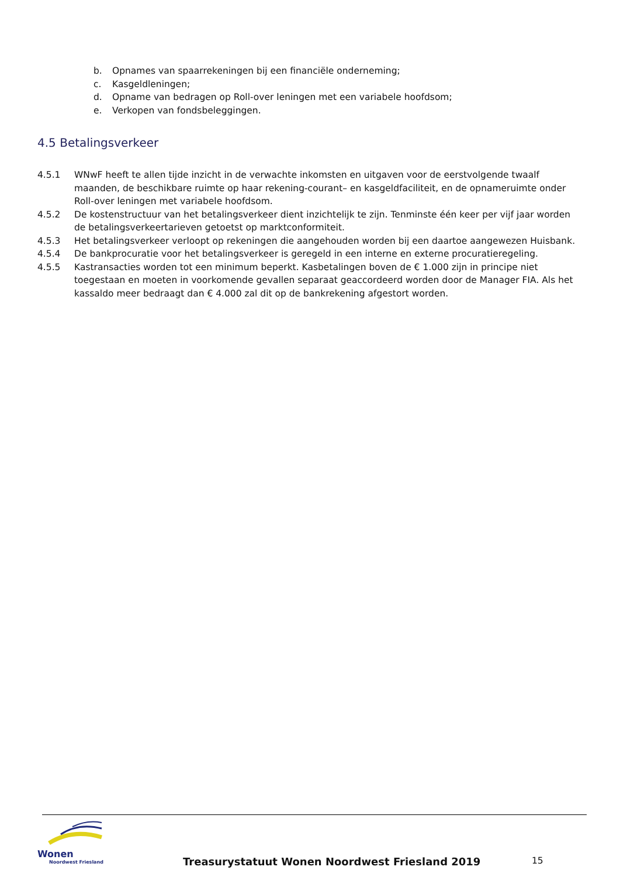b. Opnames van spaarrekeningen bij een financiële onderneming;
c. Kasgeldleningen;
d. Opname van bedragen op Roll-over leningen met een variabele hoofdsom;
e. Verkopen van fondsbeleggingen.
4.5 Betalingsverkeer
4.5.1 WNwF heeft te allen tijde inzicht in de verwachte inkomsten en uitgaven voor de eerstvolgende twaalf maanden, de beschikbare ruimte op haar rekening-courant– en kasgeldfaciliteit, en de opnameruimte onder Roll-over leningen met variabele hoofdsom.
4.5.2 De kostenstructuur van het betalingsverkeer dient inzichtelijk te zijn. Tenminste één keer per vijf jaar worden de betalingsverkeertarieven getoetst op marktconformiteit.
4.5.3 Het betalingsverkeer verloopt op rekeningen die aangehouden worden bij een daartoe aangewezen Huisbank.
4.5.4 De bankprocuratie voor het betalingsverkeer is geregeld in een interne en externe procuratieregeling.
4.5.5 Kastransacties worden tot een minimum beperkt. Kasbetalingen boven de € 1.000 zijn in principe niet toegestaan en moeten in voorkomende gevallen separaat geaccordeerd worden door de Manager FIA. Als het kassaldo meer bedraagt dan € 4.000 zal dit op de bankrekening afgestort worden.
Wonen
Noordwest Friesland
Treasurystatuut Wonen Noordwest Friesland 2019
15